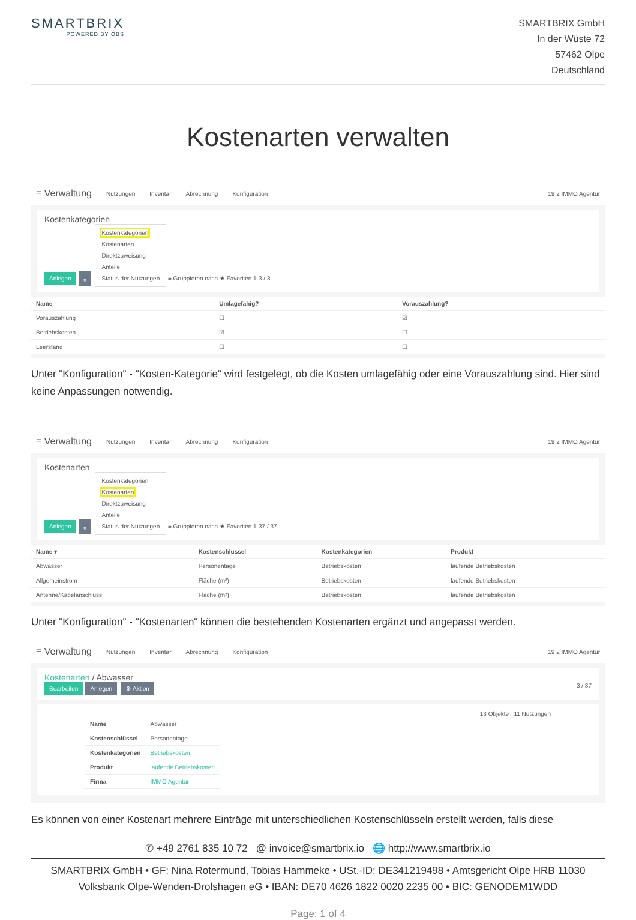SMARTBRIX
POWERED BY OBS
SMARTBRIX GmbH
In der Wüste 72
57462 Olpe
Deutschland
Kostenarten verwalten
≡ Verwaltung Nutzungen Inventar Abrechnung Konfiguration 19 2 IMMO Agentur
Kostenkategorien
Anlegen ⤓ Kostenkategorien
Kostenarten
Direktzuweisung
Anteile
Status der Nutzungen ≡ Gruppieren nach ★ Favoriten 1-3 / 3
| Name | Umlagefähig? | Vorauszahlung? |
| --- | --- | --- |
| Vorauszahlung | ☐ | ☑ |
| Betriebskosten | ☑ | ☐ |
| Leerstand | ☐ | ☐ |
Unter "Konfiguration" - "Kosten-Kategorie" wird festgelegt, ob die Kosten umlagefähig oder eine Vorauszahlung sind. Hier sind keine Anpassungen notwendig.
≡ Verwaltung Nutzungen Inventar Abrechnung Konfiguration 19 2 IMMO Agentur
Kostenarten
Anlegen ⤓ Kostenkategorien
Kostenarten
Direktzuweisung
Anteile
Status der Nutzungen ≡ Gruppieren nach ★ Favoriten 1-37 / 37
| Name ▾ | Kostenschlüssel | Kostenkategorien | Produkt |
| --- | --- | --- | --- |
| Abwasser | Personentage | Betriebskosten | laufende Betriebskosten |
| Allgemeinstrom | Fläche (m²) | Betriebskosten | laufende Betriebskosten |
| Antenne/Kabelanschluss | Fläche (m²) | Betriebskosten | laufende Betriebskosten |
Unter "Konfiguration" - "Kostenarten" können die bestehenden Kostenarten ergänzt und angepasst werden.
≡ Verwaltung Nutzungen Inventar Abrechnung Konfiguration 19 2 IMMO Agentur
Kostenarten / Abwasser
Bearbeiten Anlegen ⚙ Aktion 3 / 37
13 Objekte 11 Nutzungen
| Name | Abwasser |
| Kostenschlüssel | Personentage |
| Kostenkategorien | Betriebskosten |
| Produkt | laufende Betriebskosten |
| Firma | IMMO Agentur |
Es können von einer Kostenart mehrere Einträge mit unterschiedlichen Kostenschlüsseln erstellt werden, falls diese
✆ +49 2761 835 10 72 @ invoice@smartbrix.io 🌐 http://www.smartbrix.io
SMARTBRIX GmbH • GF: Nina Rotermund, Tobias Hammeke • USt.-ID: DE341219498 • Amtsgericht Olpe HRB 11030
Volksbank Olpe-Wenden-Drolshagen eG • IBAN: DE70 4626 1822 0020 2235 00 • BIC: GENODEM1WDD
Page: 1 of 4